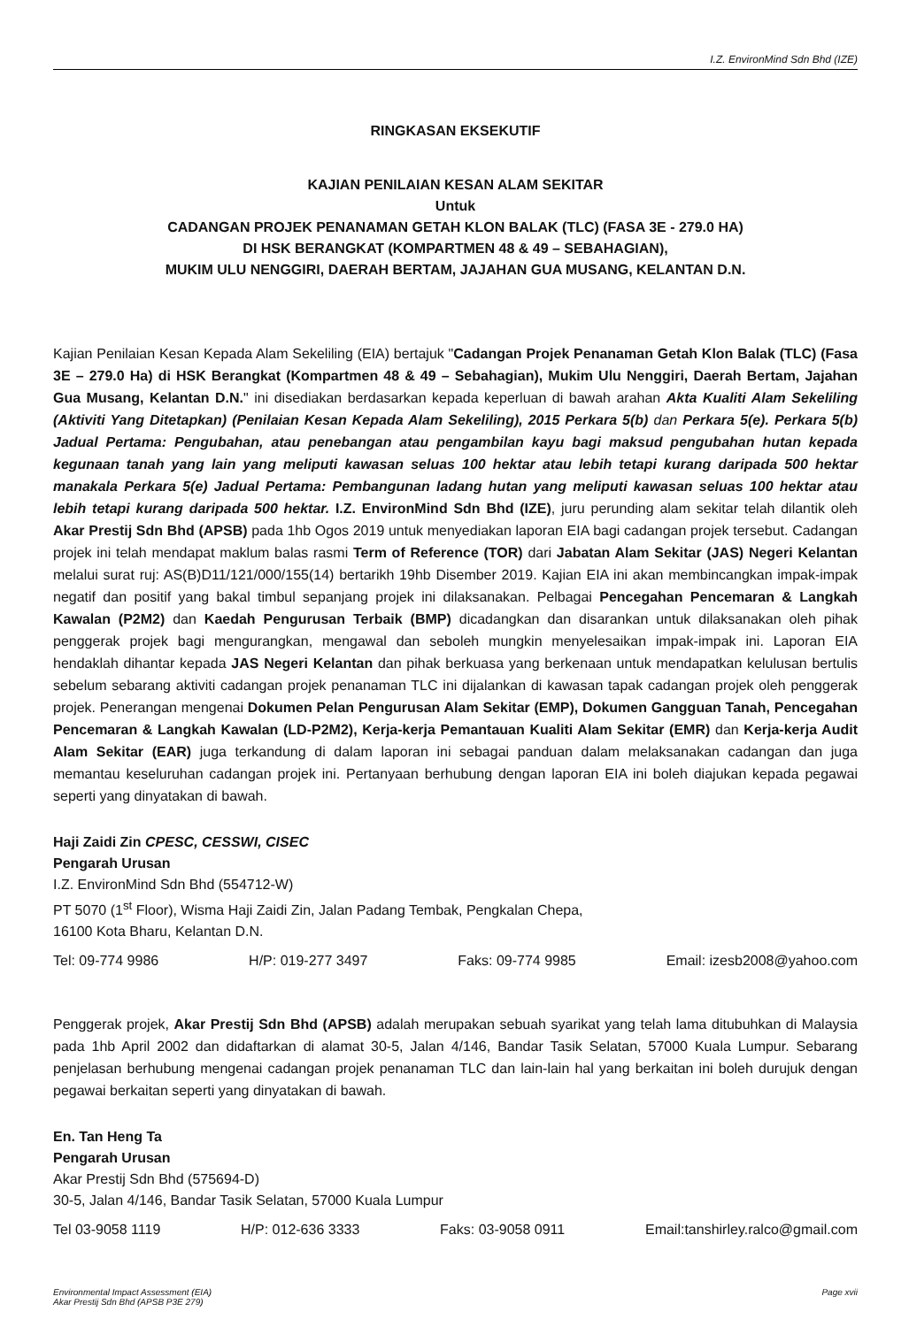I.Z. EnvironMind Sdn Bhd (IZE)
RINGKASAN EKSEKUTIF
KAJIAN PENILAIAN KESAN ALAM SEKITAR
Untuk
CADANGAN PROJEK PENANAMAN GETAH KLON BALAK (TLC) (FASA 3E - 279.0 HA)
DI HSK BERANGKAT (KOMPARTMEN 48 & 49 – SEBAHAGIAN),
MUKIM ULU NENGGIRI, DAERAH BERTAM, JAJAHAN GUA MUSANG, KELANTAN D.N.
Kajian Penilaian Kesan Kepada Alam Sekeliling (EIA) bertajuk "Cadangan Projek Penanaman Getah Klon Balak (TLC) (Fasa 3E – 279.0 Ha) di HSK Berangkat (Kompartmen 48 & 49 – Sebahagian), Mukim Ulu Nenggiri, Daerah Bertam, Jajahan Gua Musang, Kelantan D.N." ini disediakan berdasarkan kepada keperluan di bawah arahan Akta Kualiti Alam Sekeliling (Aktiviti Yang Ditetapkan) (Penilaian Kesan Kepada Alam Sekeliling), 2015 Perkara 5(b) dan Perkara 5(e). Perkara 5(b) Jadual Pertama: Pengubahan, atau penebangan atau pengambilan kayu bagi maksud pengubahan hutan kepada kegunaan tanah yang lain yang meliputi kawasan seluas 100 hektar atau lebih tetapi kurang daripada 500 hektar manakala Perkara 5(e) Jadual Pertama: Pembangunan ladang hutan yang meliputi kawasan seluas 100 hektar atau lebih tetapi kurang daripada 500 hektar. I.Z. EnvironMind Sdn Bhd (IZE), juru perunding alam sekitar telah dilantik oleh Akar Prestij Sdn Bhd (APSB) pada 1hb Ogos 2019 untuk menyediakan laporan EIA bagi cadangan projek tersebut. Cadangan projek ini telah mendapat maklum balas rasmi Term of Reference (TOR) dari Jabatan Alam Sekitar (JAS) Negeri Kelantan melalui surat ruj: AS(B)D11/121/000/155(14) bertarikh 19hb Disember 2019. Kajian EIA ini akan membincangkan impak-impak negatif dan positif yang bakal timbul sepanjang projek ini dilaksanakan. Pelbagai Pencegahan Pencemaran & Langkah Kawalan (P2M2) dan Kaedah Pengurusan Terbaik (BMP) dicadangkan dan disarankan untuk dilaksanakan oleh pihak penggerak projek bagi mengurangkan, mengawal dan seboleh mungkin menyelesaikan impak-impak ini. Laporan EIA hendaklah dihantar kepada JAS Negeri Kelantan dan pihak berkuasa yang berkenaan untuk mendapatkan kelulusan bertulis sebelum sebarang aktiviti cadangan projek penanaman TLC ini dijalankan di kawasan tapak cadangan projek oleh penggerak projek. Penerangan mengenai Dokumen Pelan Pengurusan Alam Sekitar (EMP), Dokumen Gangguan Tanah, Pencegahan Pencemaran & Langkah Kawalan (LD-P2M2), Kerja-kerja Pemantauan Kualiti Alam Sekitar (EMR) dan Kerja-kerja Audit Alam Sekitar (EAR) juga terkandung di dalam laporan ini sebagai panduan dalam melaksanakan cadangan dan juga memantau keseluruhan cadangan projek ini. Pertanyaan berhubung dengan laporan EIA ini boleh diajukan kepada pegawai seperti yang dinyatakan di bawah.
Haji Zaidi Zin CPESC, CESSWI, CISEC
Pengarah Urusan
I.Z. EnvironMind Sdn Bhd (554712-W)
PT 5070 (1<sup>st</sup> Floor), Wisma Haji Zaidi Zin, Jalan Padang Tembak, Pengkalan Chepa,
16100 Kota Bharu, Kelantan D.N.
Tel: 09-774 9986 H/P: 019-277 3497 Faks: 09-774 9985 Email: izesb2008@yahoo.com
Penggerak projek, Akar Prestij Sdn Bhd (APSB) adalah merupakan sebuah syarikat yang telah lama ditubuhkan di Malaysia pada 1hb April 2002 dan didaftarkan di alamat 30-5, Jalan 4/146, Bandar Tasik Selatan, 57000 Kuala Lumpur. Sebarang penjelasan berhubung mengenai cadangan projek penanaman TLC dan lain-lain hal yang berkaitan ini boleh durujuk dengan pegawai berkaitan seperti yang dinyatakan di bawah.
En. Tan Heng Ta
Pengarah Urusan
Akar Prestij Sdn Bhd (575694-D)
30-5, Jalan 4/146, Bandar Tasik Selatan, 57000 Kuala Lumpur
Tel 03-9058 1119 H/P: 012-636 3333 Faks: 03-9058 0911 Email:tanshirley.ralco@gmail.com
Environmental Impact Assessment (EIA)
Akar Prestij Sdn Bhd (APSB P3E 279) Page xvii